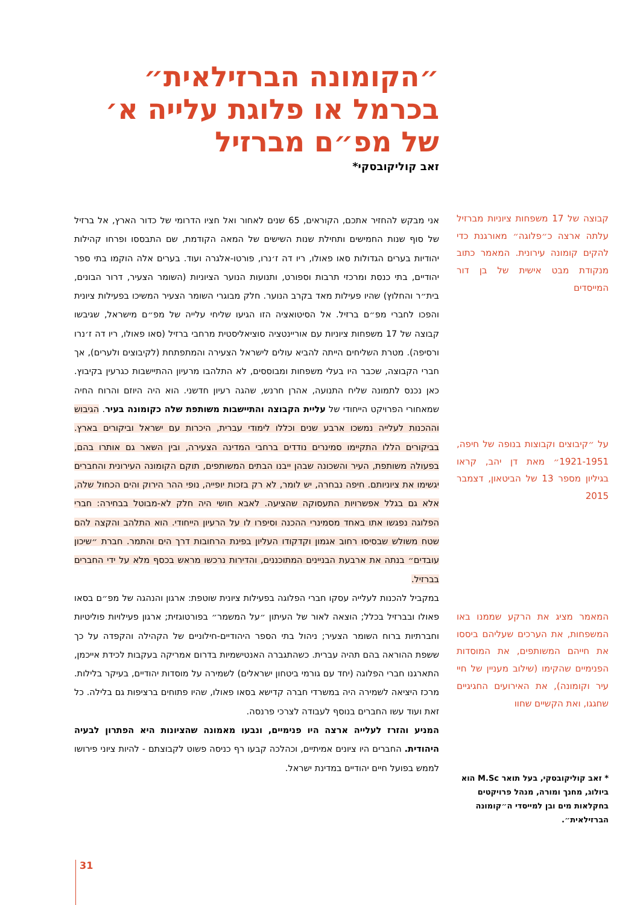״הקומונה הברזילאית״ בכרמל או פלוגת עלייה א׳ של מפ״ם מברזיל
זאב קוליקובסקי*
קבוצה של 17 משפחות ציוניות מברזיל עלתה ארצה כ״פלוגה״ מאורגנת כדי להקים קומונה עירונית. המאמר כתוב מנקודת מבט אישית של בן דור המייסדים
על ״קיבוצים וקבוצות בנופה של חיפה, 1921-1951״ מאת דן יהב, קראו בגיליון מספר 13 של הביטאון, דצמבר 2015
המאמר מציג את הרקע שממנו באו המשפחות, את הערכים שעליהם ביססו את חייהם המשותפים, את המוסדות הפנימיים שהקימו (שילוב מעניין של חיי עיר וקומונה), את האירועים החגיגיים שחגגו, ואת הקשיים שחוו
אני מבקש להחזיר אתכם, הקוראים, 65 שנים לאחור ואל חציו הדרומי של כדור הארץ, אל ברזיל של סוף שנות החמישים ותחילת שנות השישים של המאה הקודמת, שם התבססו ופרחו קהילות יהודיות בערים הגדולות סאו פאולו, ריו דה ז׳נרו, פורטו-אלגרה ועוד. בערים אלה הוקמו בתי ספר יהודיים, בתי כנסת ומרכזי תרבות וספורט, ותנועות הנוער הציוניות (השומר הצעיר, דרור הבונים, בית״ר והחלוץ) שהיו פעילות מאד בקרב הנוער. חלק מבוגרי השומר הצעיר המשיכו בפעילות ציונית והפכו לחברי מפ״ם ברזיל. אל הסיטואציה הזו הגיעו שליחי עלייה של מפ״ם מישראל, שגיבשו קבוצה של 17 משפחות ציוניות עם אוריינטציה סוציאליסטית מרחבי ברזיל (סאו פאולו, ריו דה ז׳נרו ורסיפה). מטרת השליחים הייתה להביא עולים לישראל הצעירה והמתפתחת (לקיבוצים ולערים), אך חברי הקבוצה, שכבר היו בעלי משפחות ומבוססים, לא התלהבו מרעיון ההתיישבות כגרעין בקיבוץ. כאן נכנס לתמונה שליח התנועה, אהרן חרנש, שהגה רעיון חדשני. הוא היה היוזם והרוח החיה שמאחורי הפרויקט הייחודי של עליית הקבוצה והתיישבות משותפת שלה כקומונה בעיר. הגיבוש וההכנות לעלייה נמשכו ארבע שנים וכללו לימודי עברית, היכרות עם ישראל וביקורים בארץ. בביקורים הללו התקיימו סמינרים נודדים ברחבי המדינה הצעירה, ובין השאר גם אותרו בהם, בפעולה משותפת, העיר והשכונה שבהן ייבנו הבתים המשותפים, תוקם הקומונה העירונית והחברים יגשימו את ציוניותם. חיפה נבחרה, יש לומר, לא רק בזכות יופייה, נופי ההר הירוק והים הכחול שלה, אלא גם בגלל אפשרויות התעסוקה שהציעה. לאבא חושי היה חלק לא-מבוטל בבחירה: חברי הפלוגה נפגשו אתו באחד מסמינרי ההכנה וסיפרו לו על הרעיון הייחודי. הוא התלהב והקצה להם שטח משולש שבסיסו רחוב אגמון וקדקודו העליון בפינת הרחובות דרך הים והתמר. חברת ״שיכון עובדים״ בנתה את ארבעת הבניינים המתוכננים, והדירות נרכשו מראש בכסף מלא על ידי החברים בברזיל.
במקביל להכנות לעלייה עסקו חברי הפלוגה בפעילות ציונית שוטפת: ארגון והנהגה של מפ״ם בסאו פאולו ובברזיל בכלל; הוצאה לאור של העיתון ״על המשמר״ בפורטוגזית; ארגון פעילויות פוליטיות וחברתיות ברוח השומר הצעיר; ניהול בתי הספר היהודיים-חילוניים של הקהילה והקפדה על כך ששפת ההוראה בהם תהיה עברית. כשהתגברה האנטישמיות בדרום אמריקה בעקבות לכידת אייכמן, התארגנו חברי הפלוגה (יחד עם גורמי ביטחון ישראלים) לשמירה על מוסדות יהודיים, בעיקר בלילות. מרכז היציאה לשמירה היה במשרדי חברה קדישא בסאו פאולו, שהיו פתוחים ברציפות גם בלילה. כל זאת ועוד עשו החברים בנוסף לעבודה לצרכי פרנסה.
המניע והזרז לעלייה ארצה היו פנימיים, ונבעו מאמונה שהציונות היא הפתרון לבעיה היהודית. החברים היו ציונים אמיתיים, וכהלכה קבעו רף כניסה פשוט לקבוצתם - להיות ציוני פירושו לממש בפועל חיים יהודיים במדינת ישראל.
* זאב קוליקובסקי, בעל תואר M.Sc הוא ביולוג, מחנך ומורה, מנהל פרויקטים בחקלאות מים ובן למייסדי ה״קומונה הברזילאית״.
31